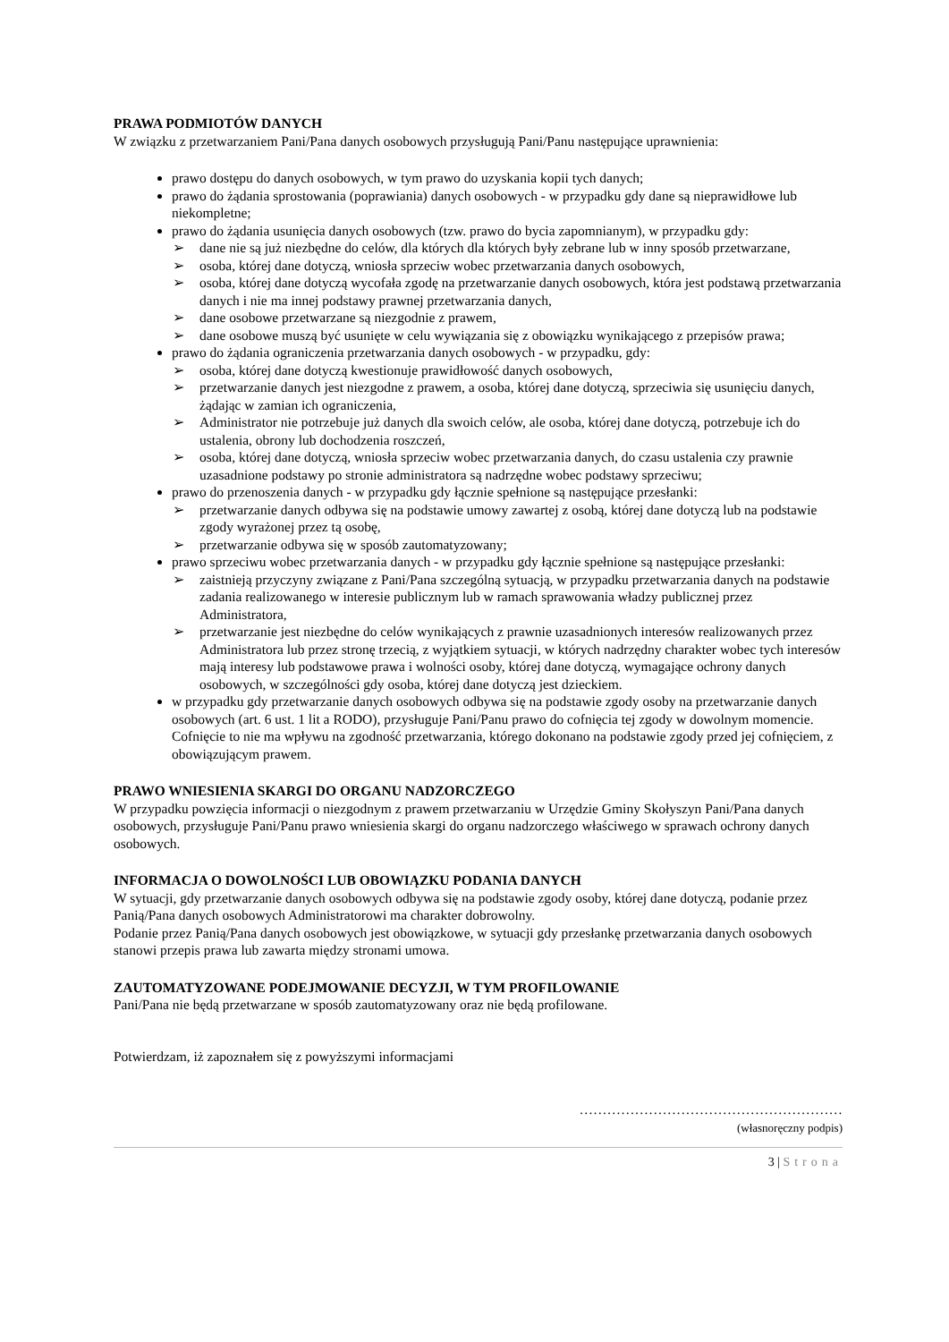PRAWA PODMIOTÓW DANYCH
W związku z przetwarzaniem Pani/Pana danych osobowych przysługują Pani/Panu następujące uprawnienia:
prawo dostępu do danych osobowych, w tym prawo do uzyskania kopii tych danych;
prawo do żądania sprostowania (poprawiania) danych osobowych - w przypadku gdy dane są nieprawidłowe lub niekompletne;
prawo do żądania usunięcia danych osobowych (tzw. prawo do bycia zapomnianym), w przypadku gdy:
➢ dane nie są już niezbędne do celów, dla których dla których były zebrane lub w inny sposób przetwarzane,
➢ osoba, której dane dotyczą, wniosła sprzeciw wobec przetwarzania danych osobowych,
➢ osoba, której dane dotyczą wycofała zgodę na przetwarzanie danych osobowych, która jest podstawą przetwarzania danych i nie ma innej podstawy prawnej przetwarzania danych,
➢ dane osobowe przetwarzane są niezgodnie z prawem,
➢ dane osobowe muszą być usunięte w celu wywiązania się z obowiązku wynikającego z przepisów prawa;
prawo do żądania ograniczenia przetwarzania danych osobowych - w przypadku, gdy:
➢ osoba, której dane dotyczą kwestionuje prawidłowość danych osobowych,
➢ przetwarzanie danych jest niezgodne z prawem, a osoba, której dane dotyczą, sprzeciwia się usunięciu danych, żądając w zamian ich ograniczenia,
➢ Administrator nie potrzebuje już danych dla swoich celów, ale osoba, której dane dotyczą, potrzebuje ich do ustalenia, obrony lub dochodzenia roszczeń,
➢ osoba, której dane dotyczą, wniosła sprzeciw wobec przetwarzania danych, do czasu ustalenia czy prawnie uzasadnione podstawy po stronie administratora są nadrzędne wobec podstawy sprzeciwu;
prawo do przenoszenia danych - w przypadku gdy łącznie spełnione są następujące przesłanki:
➢ przetwarzanie danych odbywa się na podstawie umowy zawartej z osobą, której dane dotyczą lub na podstawie zgody wyrażonej przez tą osobę,
➢ przetwarzanie odbywa się w sposób zautomatyzowany;
prawo sprzeciwu wobec przetwarzania danych - w przypadku gdy łącznie spełnione są następujące przesłanki:
➢ zaistnieją przyczyny związane z Pani/Pana szczególną sytuacją, w przypadku przetwarzania danych na podstawie zadania realizowanego w interesie publicznym lub w ramach sprawowania władzy publicznej przez Administratora,
➢ przetwarzanie jest niezbędne do celów wynikających z prawnie uzasadnionych interesów realizowanych przez Administratora lub przez stronę trzecią, z wyjątkiem sytuacji, w których nadrzędny charakter wobec tych interesów mają interesy lub podstawowe prawa i wolności osoby, której dane dotyczą, wymagające ochrony danych osobowych, w szczególności gdy osoba, której dane dotyczą jest dzieckiem.
w przypadku gdy przetwarzanie danych osobowych odbywa się na podstawie zgody osoby na przetwarzanie danych osobowych (art. 6 ust. 1 lit a RODO), przysługuje Pani/Panu prawo do cofnięcia tej zgody w dowolnym momencie. Cofnięcie to nie ma wpływu na zgodność przetwarzania, którego dokonano na podstawie zgody przed jej cofnięciem, z obowiązującym prawem.
PRAWO WNIESIENIA SKARGI DO ORGANU NADZORCZEGO
W przypadku powzięcia informacji o niezgodnym z prawem przetwarzaniu w Urzędzie Gminy Skołyszyn Pani/Pana danych osobowych, przysługuje Pani/Panu prawo wniesienia skargi do organu nadzorczego właściwego w sprawach ochrony danych osobowych.
INFORMACJA O DOWOLNOŚCI LUB OBOWIĄZKU PODANIA DANYCH
W sytuacji, gdy przetwarzanie danych osobowych odbywa się na podstawie zgody osoby, której dane dotyczą, podanie przez Panią/Pana danych osobowych Administratorowi ma charakter dobrowolny.
Podanie przez Panią/Pana danych osobowych jest obowiązkowe, w sytuacji gdy przesłankę przetwarzania danych osobowych stanowi przepis prawa lub zawarta między stronami umowa.
ZAUTOMATYZOWANE PODEJMOWANIE DECYZJI, W TYM PROFILOWANIE
Pani/Pana nie będą przetwarzane w sposób zautomatyzowany oraz nie będą profilowane.
Potwierdzam, iż zapoznałem się z powyższymi informacjami
…………………………………………………
(własnoręczny podpis)
3 | Strona